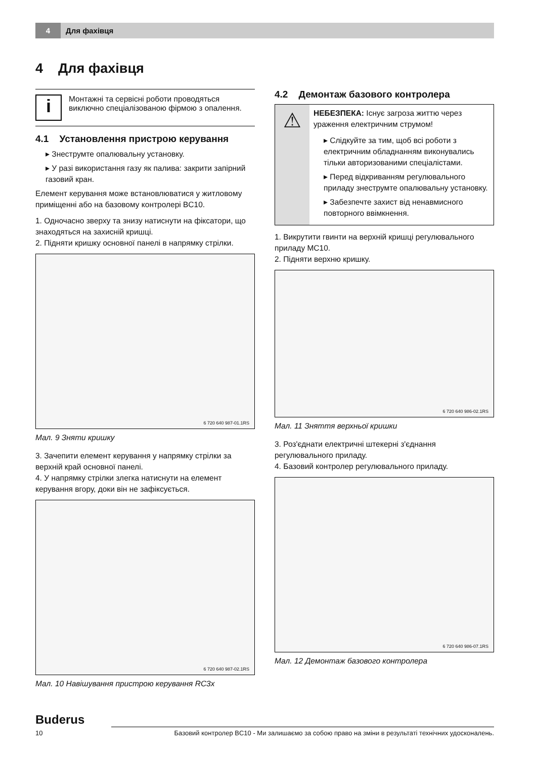4
Для фахівця
4 Для фахівця
i
Монтажні та сервісні роботи проводяться виключно спеціалізованою фірмою з опалення.
4.1 Установлення пристрою керування
▸ Знеструмте опалювальну установку.
▸ У разі використання газу як палива: закрити запірний газовий кран.
Елемент керування може встановлюватися у житловому приміщенні або на базовому контролері BC10.
1. Одночасно зверху та знизу натиснути на фіксатори, що знаходяться на захисній кришці.
2. Підняти кришку основної панелі в напрямку стрілки.
6 720 640 987-01.1RS
Мал. 9 Зняти кришку
3. Зачепити елемент керування у напрямку стрілки за верхній край основної панелі.
4. У напрямку стрілки злегка натиснути на елемент керування вгору, доки він не зафіксується.
6 720 640 987-02.1RS
Мал. 10 Навішування пристрою керування RC3x
4.2 Демонтаж базового контролера
⚠
НЕБЕЗПЕКА: Існує загроза життю через ураження електричним струмом!
▸ Слідкуйте за тим, щоб всі роботи з електричним обладнанням виконувались тільки авторизованими спеціалістами.
▸ Перед відкриванням регулювального приладу знеструмте опалювальну установку.
▸ Забезпечте захист від ненавмисного повторного ввімкнення.
1. Викрутити гвинти на верхній кришці регулювального приладу MC10.
2. Підняти верхню кришку.
6 720 640 986-02.1RS
Мал. 11 Зняття верхньої кришки
3. Роз'єднати електричні штекерні з'єднання регулювального приладу.
4. Базовий контролер регулювального приладу.
6 720 640 986-07.1RS
Мал. 12 Демонтаж базового контролера
Buderus
10 Базовий контролер BC10 - Ми залишаємо за собою право на зміни в результаті технічних удосконалень.